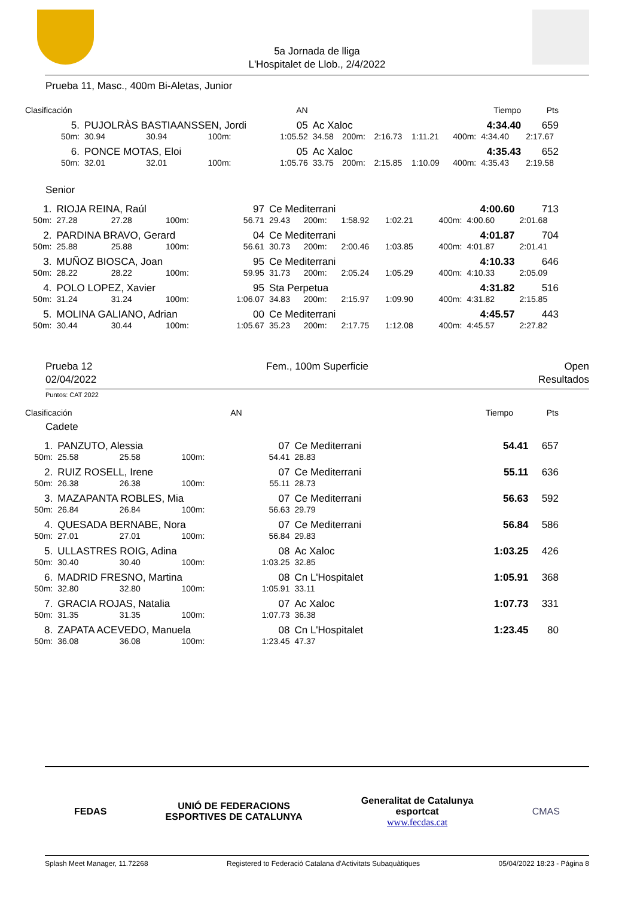5a Jornada de lliga
L'Hospitalet de Llob., 2/4/2022
Prueba 11, Masc., 400m Bi-Aletas, Junior
| Clasificación | | | | AN | | | | | | Tiempo | Pts |
| 5. | PUJOLRÀS BASTIAANSSEN, Jordi | | | 05 | Ac Xaloc | | | | | 4:34.40 | 659 |
| 50m: | 30.94 | 30.94 | 100m: | 1:05.52 | 34.58 | 200m: | 2:16.73 | 1:11.21 | 400m: | 4:34.40 | 2:17.67 |
| 6. | PONCE MOTAS, Eloi | | | 05 | Ac Xaloc | | | | | 4:35.43 | 652 |
| 50m: | 32.01 | 32.01 | 100m: | 1:05.76 | 33.75 | 200m: | 2:15.85 | 1:10.09 | 400m: | 4:35.43 | 2:19.58 |
Senior
| 1. | RIOJA REINA, Raúl | | | 97 | Ce Mediterrani | | | | | 4:00.60 | 713 |
| 50m: | 27.28 | 27.28 | 100m: | 56.71 | 29.43 | 200m: | 1:58.92 | 1:02.21 | 400m: | 4:00.60 | 2:01.68 |
| 2. | PARDINA BRAVO, Gerard | | | 04 | Ce Mediterrani | | | | | 4:01.87 | 704 |
| 50m: | 25.88 | 25.88 | 100m: | 56.61 | 30.73 | 200m: | 2:00.46 | 1:03.85 | 400m: | 4:01.87 | 2:01.41 |
| 3. | MUÑOZ BIOSCA, Joan | | | 95 | Ce Mediterrani | | | | | 4:10.33 | 646 |
| 50m: | 28.22 | 28.22 | 100m: | 59.95 | 31.73 | 200m: | 2:05.24 | 1:05.29 | 400m: | 4:10.33 | 2:05.09 |
| 4. | POLO LOPEZ, Xavier | | | 95 | Sta Perpetua | | | | | 4:31.82 | 516 |
| 50m: | 31.24 | 31.24 | 100m: | 1:06.07 | 34.83 | 200m: | 2:15.97 | 1:09.90 | 400m: | 4:31.82 | 2:15.85 |
| 5. | MOLINA GALIANO, Adrian | | | 00 | Ce Mediterrani | | | | | 4:45.57 | 443 |
| 50m: | 30.44 | 30.44 | 100m: | 1:05.67 | 35.23 | 200m: | 2:17.75 | 1:12.08 | 400m: | 4:45.57 | 2:27.82 |
Prueba 12
02/04/2022
Fem., 100m Superficie Open
Resultados
Puntos: CAT 2022
| Clasificación | | | | AN | | Tiempo | Pts |
Cadete
| 1. | PANZUTO, Alessia | | | 07 | Ce Mediterrani | 54.41 | 657 |
| 50m: | 25.58 | 25.58 | 100m: | 54.41 | 28.83 | | |
| 2. | RUIZ ROSELL, Irene | | | 07 | Ce Mediterrani | 55.11 | 636 |
| 50m: | 26.38 | 26.38 | 100m: | 55.11 | 28.73 | | |
| 3. | MAZAPANTA ROBLES, Mia | | | 07 | Ce Mediterrani | 56.63 | 592 |
| 50m: | 26.84 | 26.84 | 100m: | 56.63 | 29.79 | | |
| 4. | QUESADA BERNABE, Nora | | | 07 | Ce Mediterrani | 56.84 | 586 |
| 50m: | 27.01 | 27.01 | 100m: | 56.84 | 29.83 | | |
| 5. | ULLASTRES ROIG, Adina | | | 08 | Ac Xaloc | 1:03.25 | 426 |
| 50m: | 30.40 | 30.40 | 100m: | 1:03.25 | 32.85 | | |
| 6. | MADRID FRESNO, Martina | | | 08 | Cn L'Hospitalet | 1:05.91 | 368 |
| 50m: | 32.80 | 32.80 | 100m: | 1:05.91 | 33.11 | | |
| 7. | GRACIA ROJAS, Natalia | | | 07 | Ac Xaloc | 1:07.73 | 331 |
| 50m: | 31.35 | 31.35 | 100m: | 1:07.73 | 36.38 | | |
| 8. | ZAPATA ACEVEDO, Manuela | | | 08 | Cn L'Hospitalet | 1:23.45 | 80 |
| 50m: | 36.08 | 36.08 | 100m: | 1:23.45 | 47.37 | | |
FEDAS
UNIÓ DE FEDERACIONS
ESPORTIVES DE CATALUNYA
Generalitat de Catalunya
esportcat
www.fecdas.cat
CMAS
Splash Meet Manager, 11.72268 Registered to Federació Catalana d'Activitats Subaquàtiques 05/04/2022 18:23 - Página 8